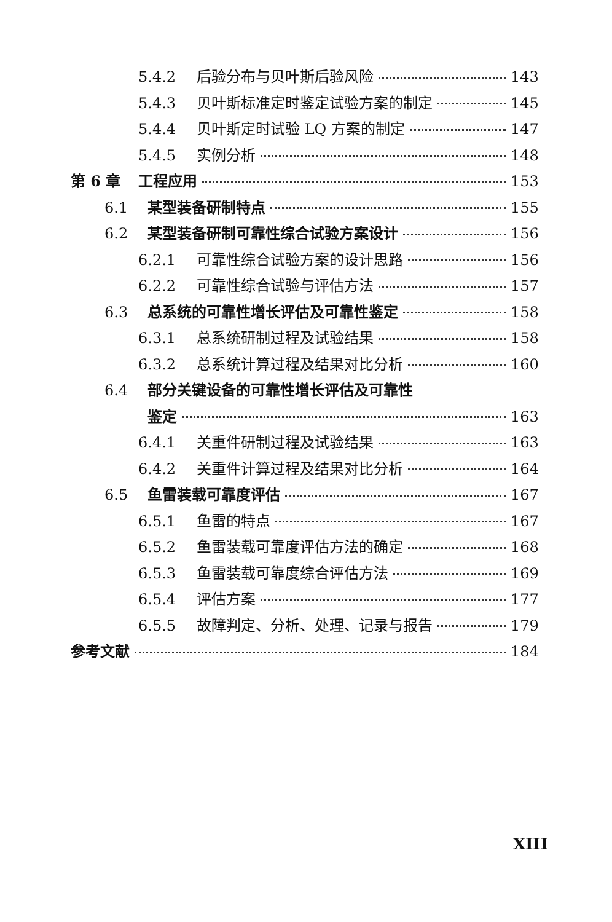5.4.2 后验分布与贝叶斯后验风险 143
5.4.3 贝叶斯标准定时鉴定试验方案的制定 145
5.4.4 贝叶斯定时试验 LQ 方案的制定 147
5.4.5 实例分析 148
第 6 章 工程应用 153
6.1 某型装备研制特点 155
6.2 某型装备研制可靠性综合试验方案设计 156
6.2.1 可靠性综合试验方案的设计思路 156
6.2.2 可靠性综合试验与评估方法 157
6.3 总系统的可靠性增长评估及可靠性鉴定 158
6.3.1 总系统研制过程及试验结果 158
6.3.2 总系统计算过程及结果对比分析 160
6.4 部分关键设备的可靠性增长评估及可靠性
鉴定 163
6.4.1 关重件研制过程及试验结果 163
6.4.2 关重件计算过程及结果对比分析 164
6.5 鱼雷装载可靠度评估 167
6.5.1 鱼雷的特点 167
6.5.2 鱼雷装载可靠度评估方法的确定 168
6.5.3 鱼雷装载可靠度综合评估方法 169
6.5.4 评估方案 177
6.5.5 故障判定、分析、处理、记录与报告 179
参考文献 184
XIII